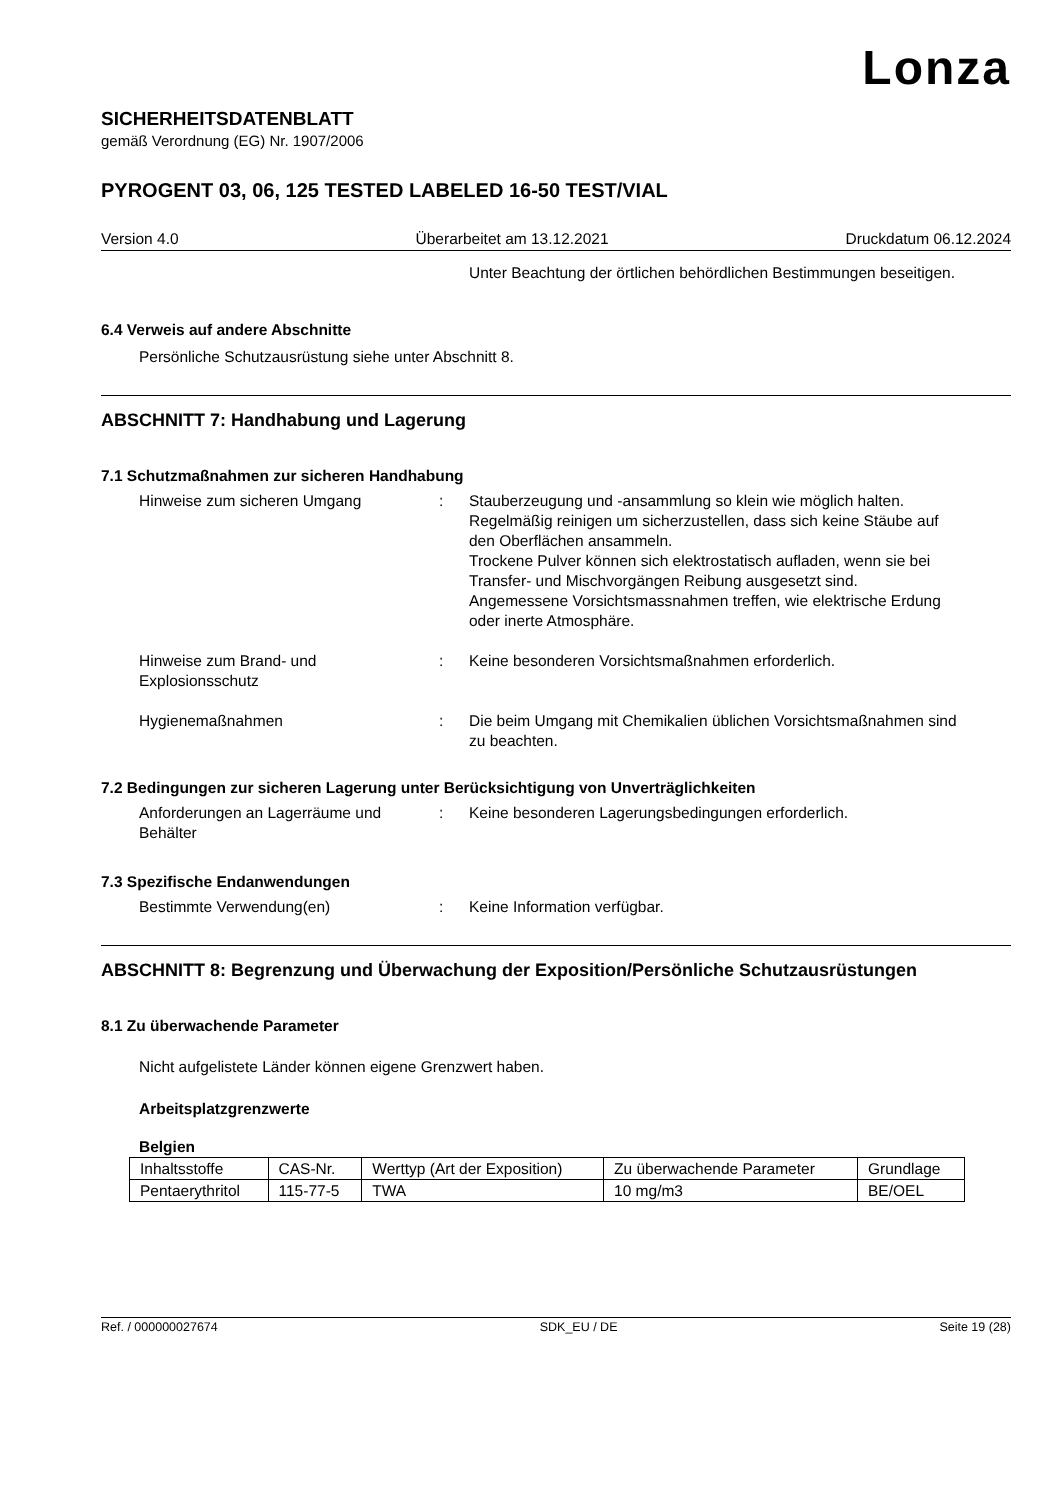Lonza
SICHERHEITSDATENBLATT
gemäß Verordnung (EG) Nr. 1907/2006
PYROGENT 03, 06, 125 TESTED LABELED 16-50 TEST/VIAL
Version 4.0 Überarbeitet am 13.12.2021 Druckdatum 06.12.2024
Unter Beachtung der örtlichen behördlichen Bestimmungen beseitigen.
6.4 Verweis auf andere Abschnitte
Persönliche Schutzausrüstung siehe unter Abschnitt 8.
ABSCHNITT 7: Handhabung und Lagerung
7.1 Schutzmaßnahmen zur sicheren Handhabung
Hinweise zum sicheren Umgang : Stauberzeugung und -ansammlung so klein wie möglich halten.
Regelmäßig reinigen um sicherzustellen, dass sich keine Stäube auf den Oberflächen ansammeln.
Trockene Pulver können sich elektrostatisch aufladen, wenn sie bei Transfer- und Mischvorgängen Reibung ausgesetzt sind.
Angemessene Vorsichtsmassnahmen treffen, wie elektrische Erdung oder inerte Atmosphäre.
Hinweise zum Brand- und Explosionsschutz
: Keine besonderen Vorsichtsmaßnahmen erforderlich.
Hygienemaßnahmen : Die beim Umgang mit Chemikalien üblichen Vorsichtsmaßnahmen sind zu beachten.
7.2 Bedingungen zur sicheren Lagerung unter Berücksichtigung von Unverträglichkeiten
Anforderungen an Lagerräume und Behälter
: Keine besonderen Lagerungsbedingungen erforderlich.
7.3 Spezifische Endanwendungen
Bestimmte Verwendung(en) : Keine Information verfügbar.
ABSCHNITT 8: Begrenzung und Überwachung der Exposition/Persönliche Schutzausrüstungen
8.1 Zu überwachende Parameter
Nicht aufgelistete Länder können eigene Grenzwert haben.
Arbeitsplatzgrenzwerte
Belgien
| Inhaltsstoffe | CAS-Nr. | Werttyp (Art der Exposition) | Zu überwachende Parameter | Grundlage |
| --- | --- | --- | --- | --- |
| Pentaerythritol | 115-77-5 | TWA | 10 mg/m3 | BE/OEL |
Ref. / 000000027674 SDK_EU / DE Seite 19 (28)